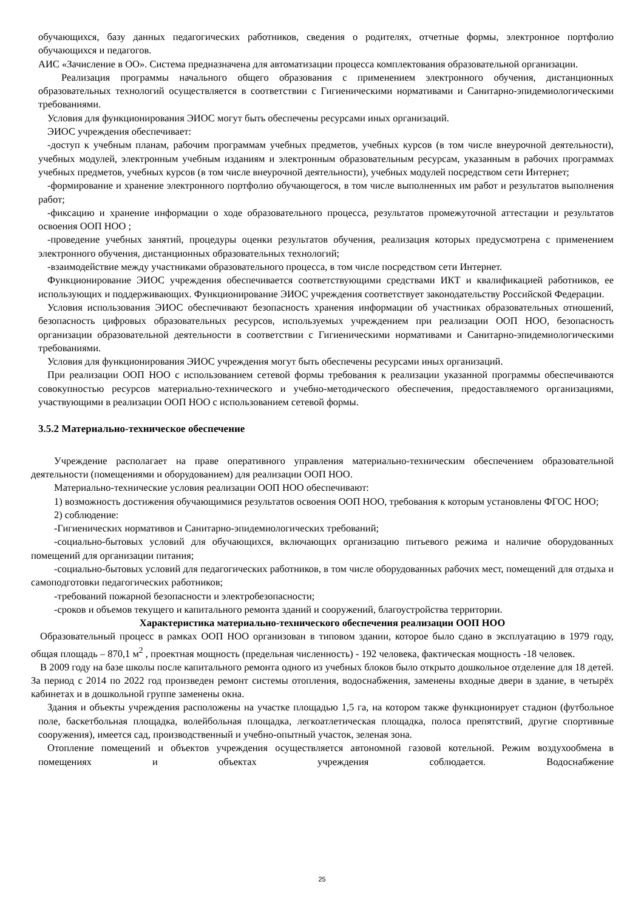обучающихся, базу данных педагогических работников, сведения о родителях, отчетные формы, электронное портфолио обучающихся и педагогов.
АИС «Зачисление в ОО». Система предназначена для автоматизации процесса комплектования образовательной организации.
Реализация программы начального общего образования с применением электронного обучения, дистанционных образовательных технологий осуществляется в соответствии с Гигиеническими нормативами и Санитарно-эпидемиологическими требованиями.
Условия для функционирования ЭИОС могут быть обеспечены ресурсами иных организаций.
ЭИОС учреждения обеспечивает:
-доступ к учебным планам, рабочим программам учебных предметов, учебных курсов (в том числе внеурочной деятельности), учебных модулей, электронным учебным изданиям и электронным образовательным ресурсам, указанным в рабочих программах учебных предметов, учебных курсов (в том числе внеурочной деятельности), учебных модулей посредством сети Интернет;
-формирование и хранение электронного портфолио обучающегося, в том числе выполненных им работ и результатов выполнения работ;
-фиксацию и хранение информации о ходе образовательного процесса, результатов промежуточной аттестации и результатов освоения ООП НОО ;
-проведение учебных занятий, процедуры оценки результатов обучения, реализация которых предусмотрена с применением электронного обучения, дистанционных образовательных технологий;
-взаимодействие между участниками образовательного процесса, в том числе посредством сети Интернет.
Функционирование ЭИОС учреждения обеспечивается соответствующими средствами ИКТ и квалификацией работников, ее использующих и поддерживающих. Функционирование ЭИОС учреждения соответствует законодательству Российской Федерации.
Условия использования ЭИОС обеспечивают безопасность хранения информации об участниках образовательных отношений, безопасность цифровых образовательных ресурсов, используемых учреждением при реализации ООП НОО, безопасность организации образовательной деятельности в соответствии с Гигиеническими нормативами и Санитарно-эпидемиологическими требованиями.
Условия для функционирования ЭИОС учреждения могут быть обеспечены ресурсами иных организаций.
При реализации ООП НОО с использованием сетевой формы требования к реализации указанной программы обеспечиваются совокупностью ресурсов материально-технического и учебно-методического обеспечения, предоставляемого организациями, участвующими в реализации ООП НОО с использованием сетевой формы.
3.5.2 Материально-техническое обеспечение
Учреждение располагает на праве оперативного управления материально-техническим обеспечением образовательной деятельности (помещениями и оборудованием) для реализации ООП НОО.
Материально-технические условия реализации ООП НОО обеспечивают:
1) возможность достижения обучающимися результатов освоения ООП НОО, требования к которым установлены ФГОС НОО;
2) соблюдение:
-Гигиенических нормативов и Санитарно-эпидемиологических требований;
-социально-бытовых условий для обучающихся, включающих организацию питьевого режима и наличие оборудованных помещений для организации питания;
-социально-бытовых условий для педагогических работников, в том числе оборудованных рабочих мест, помещений для отдыха и самоподготовки педагогических работников;
-требований пожарной безопасности и электробезопасности;
-сроков и объемов текущего и капитального ремонта зданий и сооружений, благоустройства территории.
Характеристика материально-технического обеспечения реализации ООП НОО
Образовательный процесс в рамках ООП НОО организован в типовом здании, которое было сдано в эксплуатацию в 1979 году, общая площадь – 870,1 м<sup>2</sup> , проектная мощность (предельная численность) - 192 человека, фактическая мощность -18 человек.
В 2009 году на базе школы после капитального ремонта одного из учебных блоков было открыто дошкольное отделение для 18 детей. За период с 2014 по 2022 год произведен ремонт системы отопления, водоснабжения, заменены входные двери в здание, в четырёх кабинетах и в дошкольной группе заменены окна.
Здания и объекты учреждения расположены на участке площадью 1,5 га, на котором также функционирует стадион (футбольное поле, баскетбольная площадка, волейбольная площадка, легкоатлетическая площадка, полоса препятствий, другие спортивные сооружения), имеется сад, производственный и учебно-опытный участок, зеленая зона.
Отопление помещений и объектов учреждения осуществляется автономной газовой котельной. Режим воздухообмена в помещениях и объектах учреждения соблюдается. Водоснабжение
25